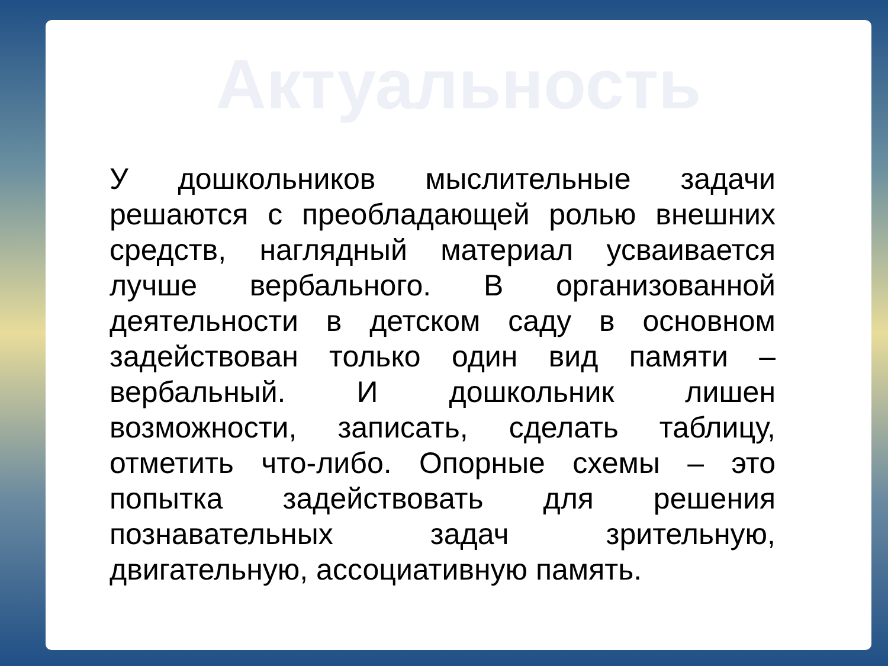Актуальность
У дошкольников мыслительные задачи решаются с преобладающей ролью внешних средств, наглядный материал усваивается лучше вербального. В организованной деятельности в детском саду в основном задействован только один вид памяти – вербальный. И дошкольник лишен возможности, записать, сделать таблицу, отметить что-либо. Опорные схемы – это попытка задействовать для решения познавательных задач зрительную, двигательную, ассоциативную память.